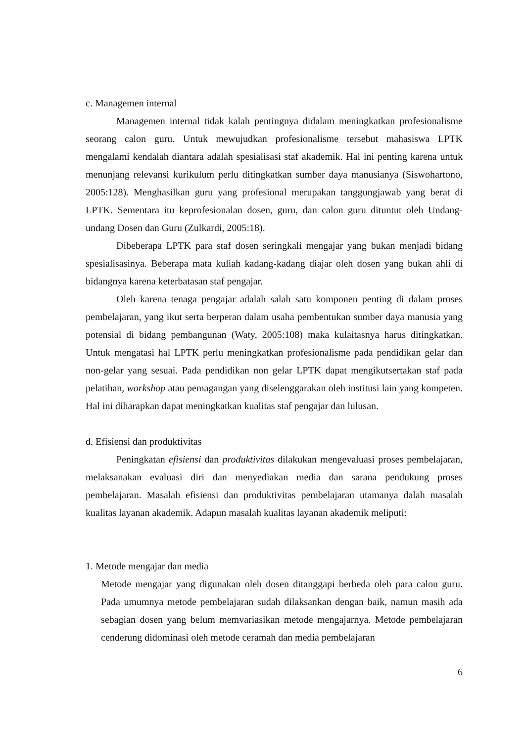c. Managemen internal
Managemen internal tidak kalah pentingnya didalam meningkatkan profesionalisme seorang calon guru. Untuk mewujudkan profesionalisme tersebut mahasiswa LPTK mengalami kendalah diantara adalah spesialisasi staf akademik. Hal ini penting karena untuk menunjang relevansi kurikulum perlu ditingkatkan sumber daya manusianya (Siswohartono, 2005:128). Menghasilkan guru yang profesional merupakan tanggungjawab yang berat di LPTK. Sementara itu keprofesionalan dosen, guru, dan calon guru dituntut oleh Undang-undang Dosen dan Guru (Zulkardi, 2005:18).
Dibeberapa LPTK para staf dosen seringkali mengajar yang bukan menjadi bidang spesialisasinya. Beberapa mata kuliah kadang-kadang diajar oleh dosen yang bukan ahli di bidangnya karena keterbatasan staf pengajar.
Oleh karena tenaga pengajar adalah salah satu komponen penting di dalam proses pembelajaran, yang ikut serta berperan dalam usaha pembentukan sumber daya manusia yang potensial di bidang pembangunan (Waty, 2005:108) maka kulaitasnya harus ditingkatkan. Untuk mengatasi hal LPTK perlu meningkatkan profesionalisme pada pendidikan gelar dan non-gelar yang sesuai. Pada pendidikan non gelar LPTK dapat mengikutsertakan staf pada pelatihan, workshop atau pemagangan yang diselenggarakan oleh institusi lain yang kompeten. Hal ini diharapkan dapat meningkatkan kualitas staf pengajar dan lulusan.
d. Efisiensi dan produktivitas
Peningkatan efisiensi dan produktivitas dilakukan mengevaluasi proses pembelajaran, melaksanakan evaluasi diri dan menyediakan media dan sarana pendukung proses pembelajaran. Masalah efisiensi dan produktivitas pembelajaran utamanya dalah masalah kualitas layanan akademik. Adapun masalah kualitas layanan akademik meliputi:
1. Metode mengajar dan media
Metode mengajar yang digunakan oleh dosen ditanggapi berbeda oleh para calon guru. Pada umumnya metode pembelajaran sudah dilaksankan dengan baik, namun masih ada sebagian dosen yang belum memvariasikan metode mengajarnya. Metode pembelajaran cenderung didominasi oleh metode ceramah dan media pembelajaran
6